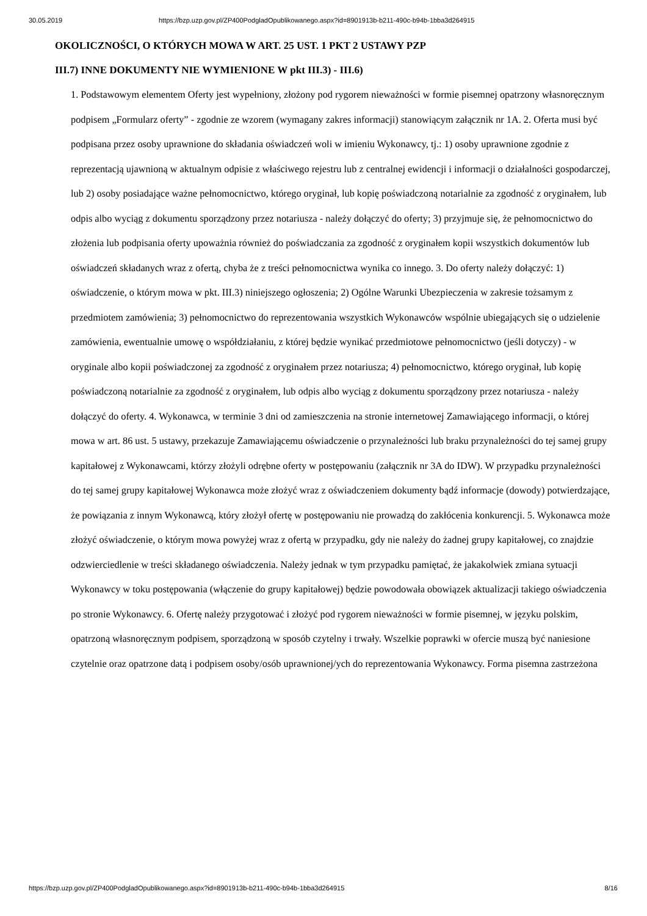30.05.2019 https://bzp.uzp.gov.pl/ZP400PodgladOpublikowanego.aspx?id=8901913b-b211-490c-b94b-1bba3d264915
OKOLICZNOŚCI, O KTÓRYCH MOWA W ART. 25 UST. 1 PKT 2 USTAWY PZP
III.7) INNE DOKUMENTY NIE WYMIENIONE W pkt III.3) - III.6)
1. Podstawowym elementem Oferty jest wypełniony, złożony pod rygorem nieważności w formie pisemnej opatrzony własnoręcznym podpisem „Formularz oferty” - zgodnie ze wzorem (wymagany zakres informacji) stanowiącym załącznik nr 1A. 2. Oferta musi być podpisana przez osoby uprawnione do składania oświadczeń woli w imieniu Wykonawcy, tj.: 1) osoby uprawnione zgodnie z reprezentacją ujawnioną w aktualnym odpisie z właściwego rejestru lub z centralnej ewidencji i informacji o działalności gospodarczej, lub 2) osoby posiadające ważne pełnomocnictwo, którego oryginał, lub kopię poświadczoną notarialnie za zgodność z oryginałem, lub odpis albo wyciąg z dokumentu sporządzony przez notariusza - należy dołączyć do oferty; 3) przyjmuje się, że pełnomocnictwo do złożenia lub podpisania oferty upoważnia również do poświadczania za zgodność z oryginałem kopii wszystkich dokumentów lub oświadczeń składanych wraz z ofertą, chyba że z treści pełnomocnictwa wynika co innego. 3. Do oferty należy dołączyć: 1) oświadczenie, o którym mowa w pkt. III.3) niniejszego ogłoszenia; 2) Ogólne Warunki Ubezpieczenia w zakresie tożsamym z przedmiotem zamówienia; 3) pełnomocnictwo do reprezentowania wszystkich Wykonawców wspólnie ubiegających się o udzielenie zamówienia, ewentualnie umowę o współdziałaniu, z której będzie wynikać przedmiotowe pełnomocnictwo (jeśli dotyczy) - w oryginale albo kopii poświadczonej za zgodność z oryginałem przez notariusza; 4) pełnomocnictwo, którego oryginał, lub kopię poświadczoną notarialnie za zgodność z oryginałem, lub odpis albo wyciąg z dokumentu sporządzony przez notariusza - należy dołączyć do oferty. 4. Wykonawca, w terminie 3 dni od zamieszczenia na stronie internetowej Zamawiającego informacji, o której mowa w art. 86 ust. 5 ustawy, przekazuje Zamawiającemu oświadczenie o przynależności lub braku przynależności do tej samej grupy kapitałowej z Wykonawcami, którzy złożyli odrębne oferty w postępowaniu (załącznik nr 3A do IDW). W przypadku przynależności do tej samej grupy kapitałowej Wykonawca może złożyć wraz z oświadczeniem dokumenty bądź informacje (dowody) potwierdzające, że powiązania z innym Wykonawcą, który złożył ofertę w postępowaniu nie prowadzą do zakłócenia konkurencji. 5. Wykonawca może złożyć oświadczenie, o którym mowa powyżej wraz z ofertą w przypadku, gdy nie należy do żadnej grupy kapitałowej, co znajdzie odzwierciedlenie w treści składanego oświadczenia. Należy jednak w tym przypadku pamiętać, że jakakolwiek zmiana sytuacji Wykonawcy w toku postępowania (włączenie do grupy kapitałowej) będzie powodowała obowiązek aktualizacji takiego oświadczenia po stronie Wykonawcy. 6. Ofertę należy przygotować i złożyć pod rygorem nieważności w formie pisemnej, w języku polskim, opatrzoną własnoręcznym podpisem, sporządzoną w sposób czytelny i trwały. Wszelkie poprawki w ofercie muszą być naniesione czytelnie oraz opatrzone datą i podpisem osoby/osób uprawnionej/ych do reprezentowania Wykonawcy. Forma pisemna zastrzeżona
https://bzp.uzp.gov.pl/ZP400PodgladOpublikowanego.aspx?id=8901913b-b211-490c-b94b-1bba3d264915 8/16